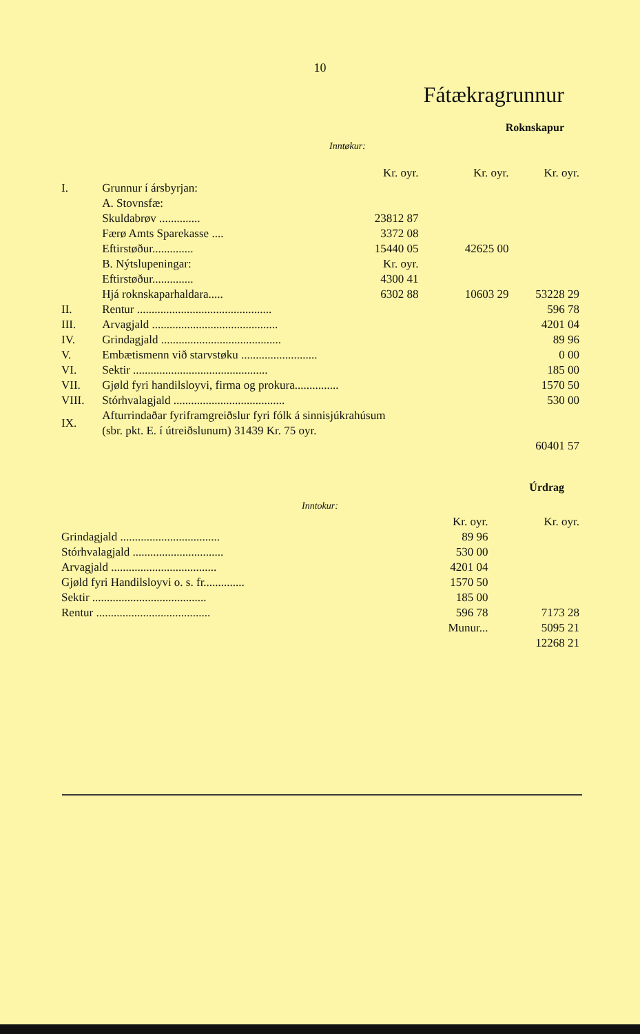10
Fátækragrunnur
Roknskapur
Inntøkur:
| | | Kr. oyr. | Kr. oyr. | Kr. oyr. |
| I. | Grunnur í ársbyrjan: | | | |
| | A. Stovnsfæ: | | | |
| | Skuldabrøv .............. | 23812 87 | | |
| | Færø Amts Sparekasse .... | 3372 08 | | |
| | Eftirstøður.............. | 15440 05 | 42625 00 | |
| | B. Nýtslupeningar: | Kr. oyr. | | |
| | Eftirstøður.............. | 4300 41 | | |
| | Hjá roknskaparhaldara..... | 6302 88 | 10603 29 | 53228 29 |
| II. | Rentur .............................................. | | | 596 78 |
| III. | Arvagjald ........................................... | | | 4201 04 |
| IV. | Grindagjald ......................................... | | | 89 96 |
| V. | Embætismenn við starvstøku .......................... | | | 0 00 |
| VI. | Sektir .............................................. | | | 185 00 |
| VII. | Gjøld fyri handilsloyvi, firma og prokura............... | | | 1570 50 |
| VIII. | Stórhvalagjald ...................................... | | | 530 00 |
| IX. | Afturrindaðar fyriframgreiðslur fyri fólk á sinnisjúkrahúsum (sbr. pkt. E. í útreiðslunum) 31439 Kr. 75 oyr. | | | |
| | | | | 60401 57 |
Úrdrag
Inntokur:
| | Kr. oyr. | Kr. oyr. |
| Grindagjald .................................. | 89 96 | |
| Stórhvalagjald ............................... | 530 00 | |
| Arvagjald .................................... | 4201 04 | |
| Gjøld fyri Handilsloyvi o. s. fr.............. | 1570 50 | |
| Sektir ....................................... | 185 00 | |
| Rentur ....................................... | 596 78 | 7173 28 |
| | Munur... | 5095 21 |
| | | 12268 21 |